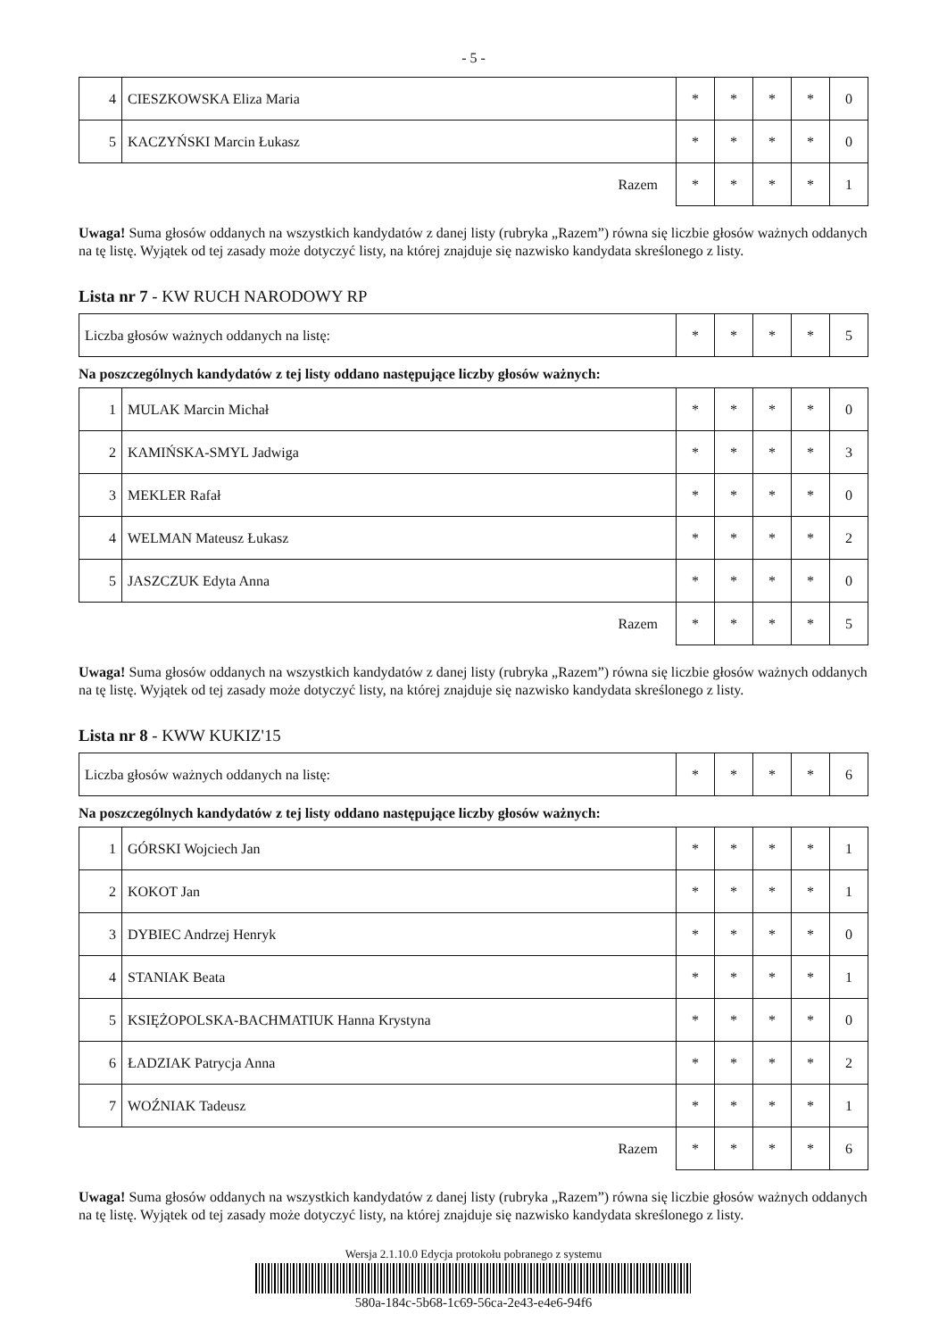- 5 -
| 4 | CIESZKOWSKA Eliza Maria | * | * | * | * | 0 |
| 5 | KACZYŃSKI Marcin Łukasz | * | * | * | * | 0 |
| Razem | | * | * | * | * | 1 |
Uwaga! Suma głosów oddanych na wszystkich kandydatów z danej listy (rubryka „Razem”) równa się liczbie głosów ważnych oddanych na tę listę. Wyjątek od tej zasady może dotyczyć listy, na której znajduje się nazwisko kandydata skreślonego z listy.
Lista nr 7 - KW RUCH NARODOWY RP
| Liczba głosów ważnych oddanych na listę: | * | * | * | * | 5 |
Na poszczególnych kandydatów z tej listy oddano następujące liczby głosów ważnych:
| 1 | MULAK Marcin Michał | * | * | * | * | 0 |
| 2 | KAMIŃSKA-SMYL Jadwiga | * | * | * | * | 3 |
| 3 | MEKLER Rafał | * | * | * | * | 0 |
| 4 | WELMAN Mateusz Łukasz | * | * | * | * | 2 |
| 5 | JASZCZUK Edyta Anna | * | * | * | * | 0 |
| Razem | | * | * | * | * | 5 |
Uwaga! Suma głosów oddanych na wszystkich kandydatów z danej listy (rubryka „Razem”) równa się liczbie głosów ważnych oddanych na tę listę. Wyjątek od tej zasady może dotyczyć listy, na której znajduje się nazwisko kandydata skreślonego z listy.
Lista nr 8 - KWW KUKIZ'15
| Liczba głosów ważnych oddanych na listę: | * | * | * | * | 6 |
Na poszczególnych kandydatów z tej listy oddano następujące liczby głosów ważnych:
| 1 | GÓRSKI Wojciech Jan | * | * | * | * | 1 |
| 2 | KOKOT Jan | * | * | * | * | 1 |
| 3 | DYBIEC Andrzej Henryk | * | * | * | * | 0 |
| 4 | STANIAK Beata | * | * | * | * | 1 |
| 5 | KSIĘŻOPOLSKA-BACHMATIUK Hanna Krystyna | * | * | * | * | 0 |
| 6 | ŁADZIAK Patrycja Anna | * | * | * | * | 2 |
| 7 | WOŹNIAK Tadeusz | * | * | * | * | 1 |
| Razem | | * | * | * | * | 6 |
Uwaga! Suma głosów oddanych na wszystkich kandydatów z danej listy (rubryka „Razem”) równa się liczbie głosów ważnych oddanych na tę listę. Wyjątek od tej zasady może dotyczyć listy, na której znajduje się nazwisko kandydata skreślonego z listy.
Wersja 2.1.10.0 Edycja protokołu pobranego z systemu
580a-184c-5b68-1c69-56ca-2e43-e4e6-94f6